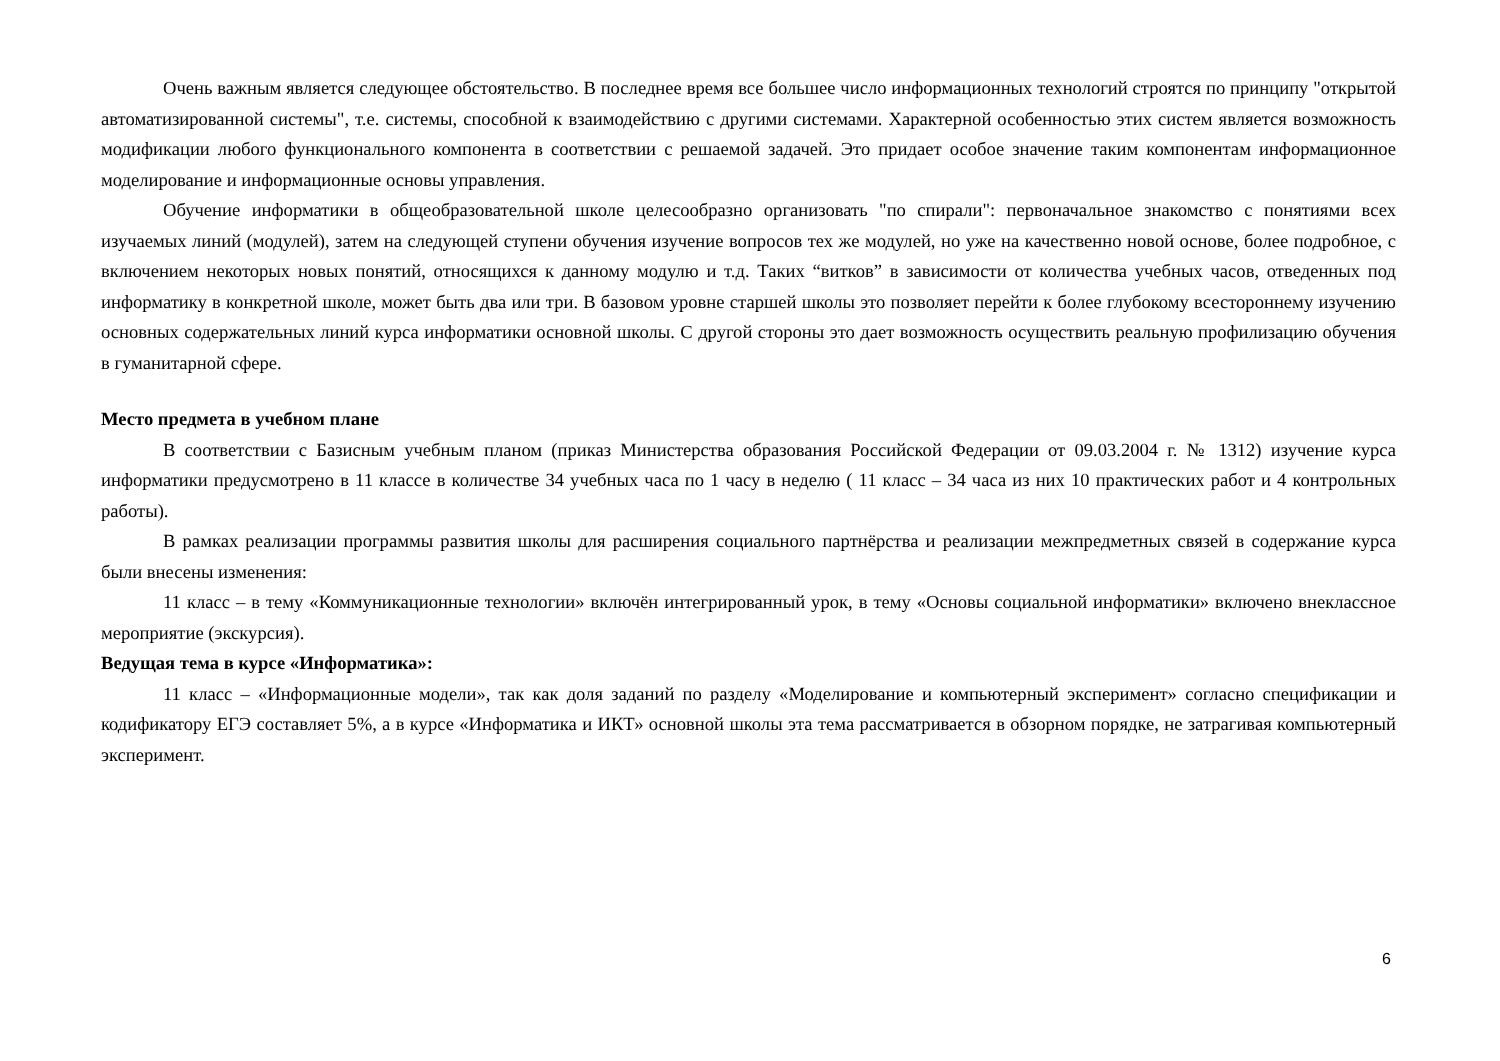Очень важным является следующее обстоятельство. В последнее время все большее число информационных технологий строятся по принципу "открытой автоматизированной системы", т.е. системы, способной к взаимодействию с другими системами. Характерной особенностью этих систем является возможность модификации любого функционального компонента в соответствии с решаемой задачей. Это придает особое значение таким компонентам информационное моделирование и информационные основы управления.
Обучение информатики в общеобразовательной школе целесообразно организовать "по спирали": первоначальное знакомство с понятиями всех изучаемых линий (модулей), затем на следующей ступени обучения изучение вопросов тех же модулей, но уже на качественно новой основе, более подробное, с включением некоторых новых понятий, относящихся к данному модулю и т.д. Таких “витков” в зависимости от количества учебных часов, отведенных под информатику в конкретной школе, может быть два или три. В базовом уровне старшей школы это позволяет перейти к более глубокому всестороннему изучению основных содержательных линий курса информатики основной школы. С другой стороны это дает возможность осуществить реальную профилизацию обучения в гуманитарной сфере.
Место предмета в учебном плане
В соответствии с Базисным учебным планом (приказ Министерства образования Российской Федерации от 09.03.2004 г. № 1312) изучение курса информатики предусмотрено в 11 классе в количестве 34 учебных часа по 1 часу в неделю ( 11 класс – 34 часа из них 10 практических работ и 4 контрольных работы).
В рамках реализации программы развития школы для расширения социального партнёрства и реализации межпредметных связей в содержание курса были внесены изменения:
11 класс – в тему «Коммуникационные технологии» включён интегрированный урок, в тему «Основы социальной информатики» включено внеклассное мероприятие (экскурсия).
Ведущая тема в курсе «Информатика»:
11 класс – «Информационные модели», так как доля заданий по разделу «Моделирование и компьютерный эксперимент» согласно спецификации и кодификатору ЕГЭ составляет 5%, а в курсе «Информатика и ИКТ» основной школы эта тема рассматривается в обзорном порядке, не затрагивая компьютерный эксперимент.
6